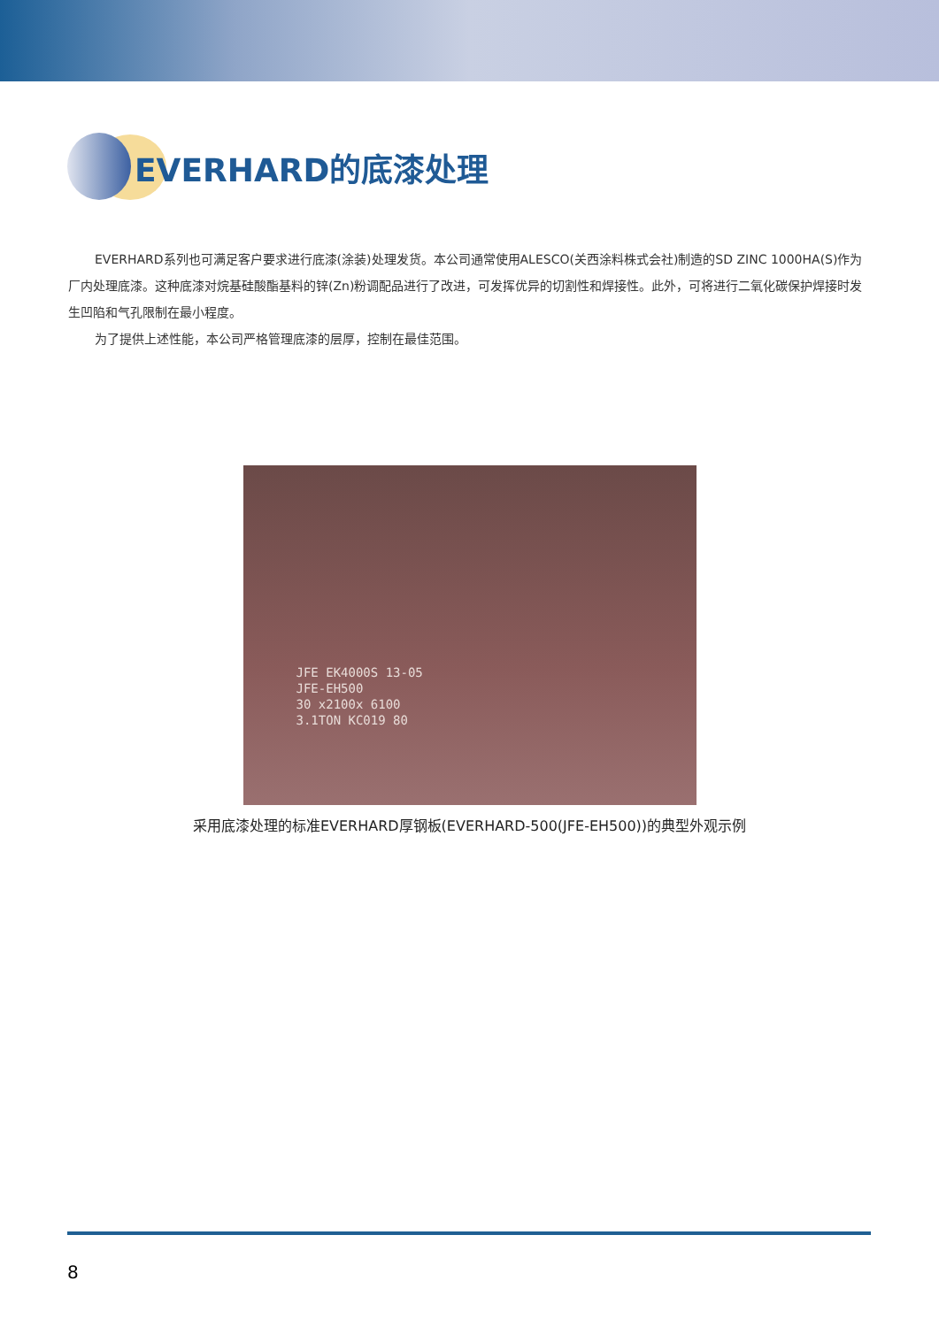EVERHARD的底漆处理
EVERHARD系列也可满足客户要求进行底漆(涂装)处理发货。本公司通常使用ALESCO(关西涂料株式会社)制造的SD ZINC 1000HA(S)作为厂内处理底漆。这种底漆对烷基硅酸酯基料的锌(Zn)粉调配品进行了改进，可发挥优异的切割性和焊接性。此外，可将进行二氧化碳保护焊接时发生凹陷和气孔限制在最小程度。
为了提供上述性能，本公司严格管理底漆的层厚，控制在最佳范围。
JFE EK4000S 13-05
JFE-EH500
30 x2100x 6100
3.1TON KC019 80
采用底漆处理的标准EVERHARD厚钢板(EVERHARD-500(JFE-EH500))的典型外观示例
8